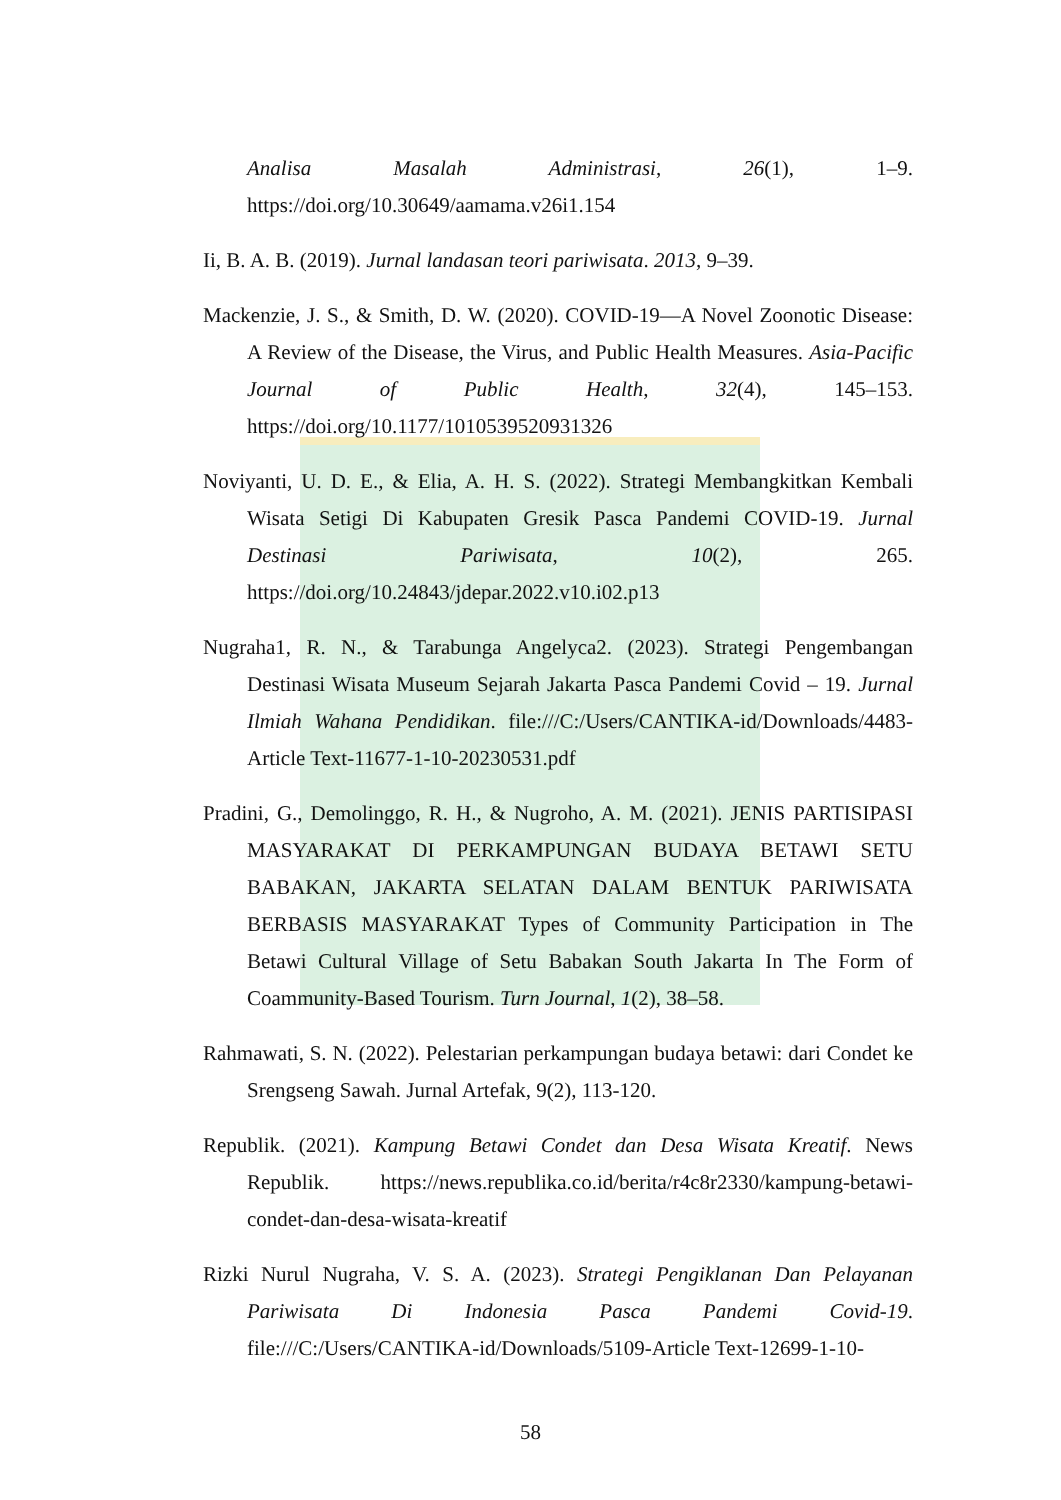Analisa Masalah Administrasi, 26(1), 1–9. https://doi.org/10.30649/aamama.v26i1.154
Ii, B. A. B. (2019). Jurnal landasan teori pariwisata. 2013, 9–39.
Mackenzie, J. S., & Smith, D. W. (2020). COVID-19—A Novel Zoonotic Disease: A Review of the Disease, the Virus, and Public Health Measures. Asia-Pacific Journal of Public Health, 32(4), 145–153. https://doi.org/10.1177/1010539520931326
Noviyanti, U. D. E., & Elia, A. H. S. (2022). Strategi Membangkitkan Kembali Wisata Setigi Di Kabupaten Gresik Pasca Pandemi COVID-19. Jurnal Destinasi Pariwisata, 10(2), 265. https://doi.org/10.24843/jdepar.2022.v10.i02.p13
Nugraha1, R. N., & Tarabunga Angelyca2. (2023). Strategi Pengembangan Destinasi Wisata Museum Sejarah Jakarta Pasca Pandemi Covid – 19. Jurnal Ilmiah Wahana Pendidikan. file:///C:/Users/CANTIKA-id/Downloads/4483-Article Text-11677-1-10-20230531.pdf
Pradini, G., Demolinggo, R. H., & Nugroho, A. M. (2021). JENIS PARTISIPASI MASYARAKAT DI PERKAMPUNGAN BUDAYA BETAWI SETU BABAKAN, JAKARTA SELATAN DALAM BENTUK PARIWISATA BERBASIS MASYARAKAT Types of Community Participation in The Betawi Cultural Village of Setu Babakan South Jakarta In The Form of Coammunity-Based Tourism. Turn Journal, 1(2), 38–58.
Rahmawati, S. N. (2022). Pelestarian perkampungan budaya betawi: dari Condet ke Srengseng Sawah. Jurnal Artefak, 9(2), 113-120.
Republik. (2021). Kampung Betawi Condet dan Desa Wisata Kreatif. News Republik. https://news.republika.co.id/berita/r4c8r2330/kampung-betawi-condet-dan-desa-wisata-kreatif
Rizki Nurul Nugraha, V. S. A. (2023). Strategi Pengiklanan Dan Pelayanan Pariwisata Di Indonesia Pasca Pandemi Covid-19. file:///C:/Users/CANTIKA-id/Downloads/5109-Article Text-12699-1-10-
58